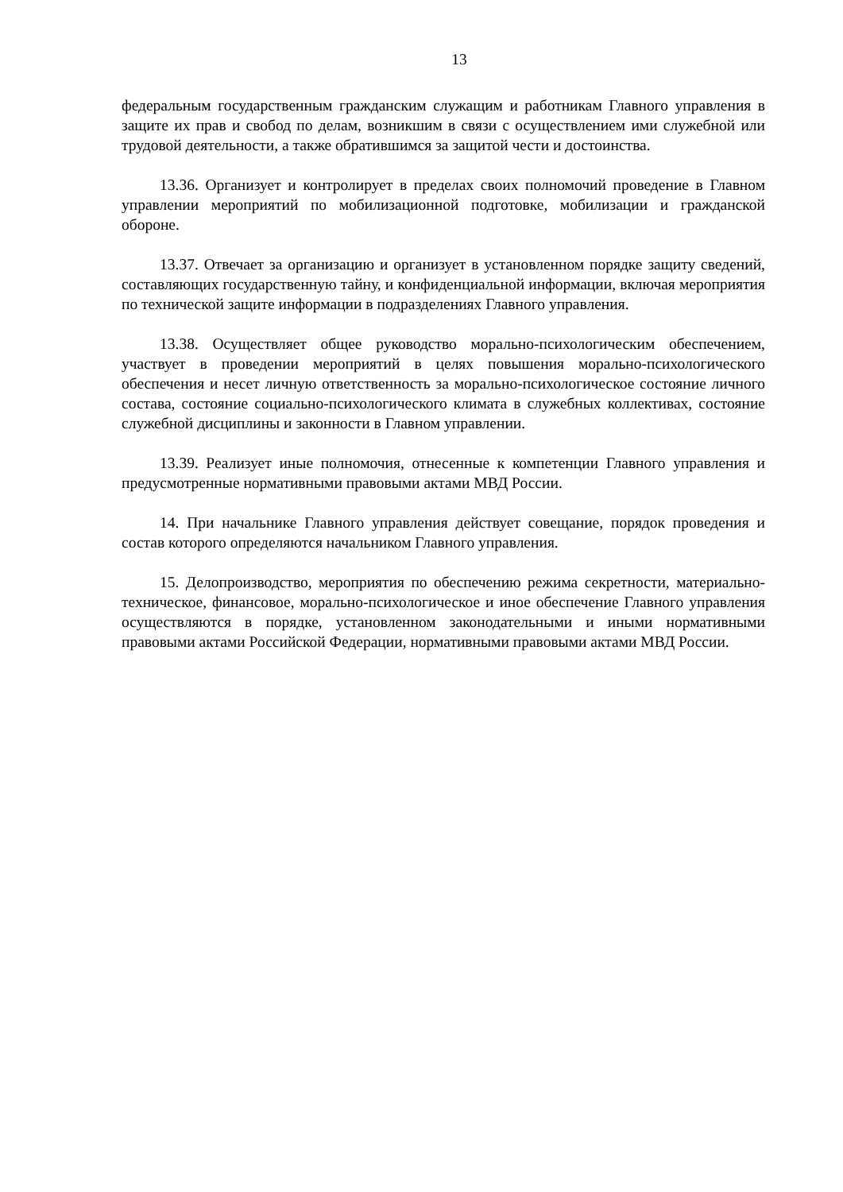13
федеральным государственным гражданским служащим и работникам Главного управления в защите их прав и свобод по делам, возникшим в связи с осуществлением ими служебной или трудовой деятельности, а также обратившимся за защитой чести и достоинства.
13.36. Организует и контролирует в пределах своих полномочий проведение в Главном управлении мероприятий по мобилизационной подготовке, мобилизации и гражданской обороне.
13.37. Отвечает за организацию и организует в установленном порядке защиту сведений, составляющих государственную тайну, и конфиденциальной информации, включая мероприятия по технической защите информации в подразделениях Главного управления.
13.38. Осуществляет общее руководство морально-психологическим обеспечением, участвует в проведении мероприятий в целях повышения морально-психологического обеспечения и несет личную ответственность за морально-психологическое состояние личного состава, состояние социально-психологического климата в служебных коллективах, состояние служебной дисциплины и законности в Главном управлении.
13.39. Реализует иные полномочия, отнесенные к компетенции Главного управления и предусмотренные нормативными правовыми актами МВД России.
14. При начальнике Главного управления действует совещание, порядок проведения и состав которого определяются начальником Главного управления.
15. Делопроизводство, мероприятия по обеспечению режима секретности, материально-техническое, финансовое, морально-психологическое и иное обеспечение Главного управления осуществляются в порядке, установленном законодательными и иными нормативными правовыми актами Российской Федерации, нормативными правовыми актами МВД России.